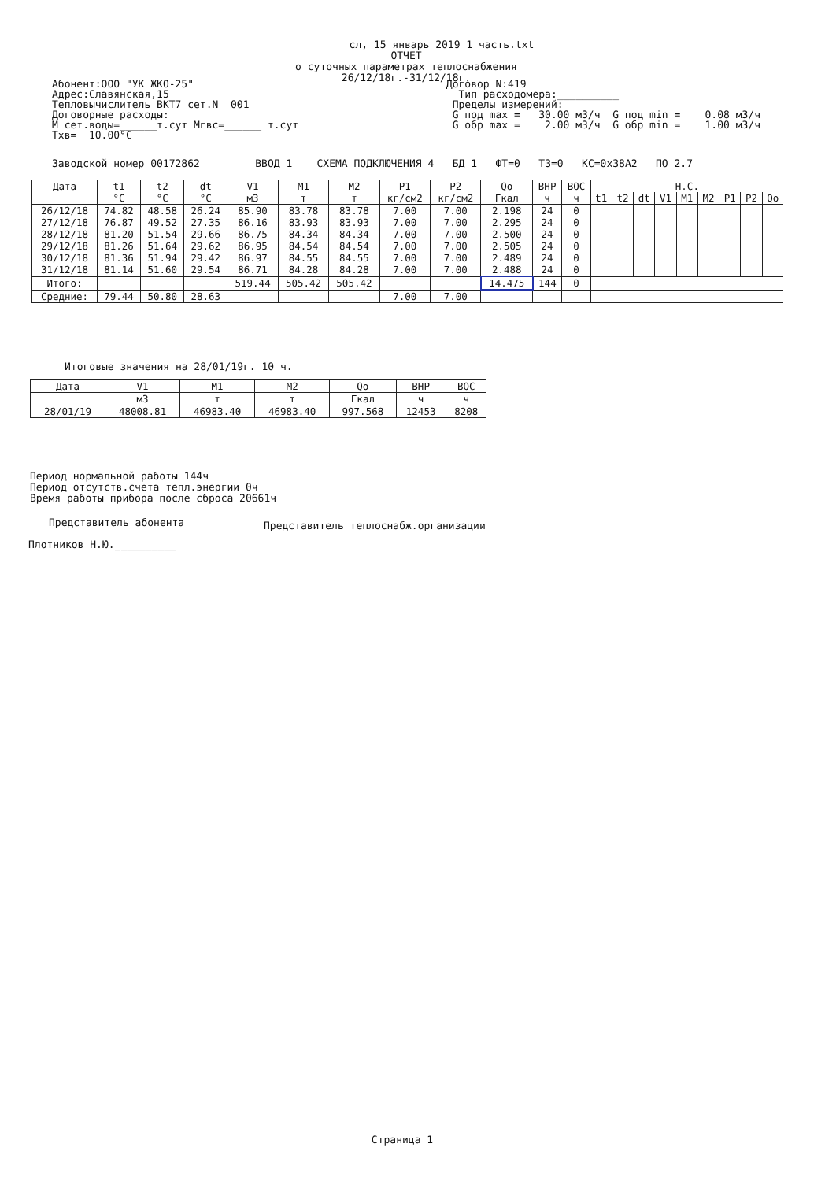сл, 15 январь 2019 1 часть.txt
ОТЧЕТ
о суточных параметрах теплоснабжения
26/12/18г.-31/12/18г.
Абонент:ООО "УК ЖКО-25" Адрес:Славянская,15 Тепловычислитель ВКТ7 сет.N 001 Договорные расходы: М сет.воды=______т.сут Мгвс=______ т.сут Тхв= 10.00°С
Договор N:419 Тип расходомера:__________ Пределы измерений: G под max = 30.00 м3/ч G под min = 0.08 м3/ч G обр max = 2.00 м3/ч G обр min = 1.00 м3/ч
Заводской номер 00172862 ВВОД 1 СХЕМА ПОДКЛЮЧЕНИЯ 4 БД 1 ФТ=0 ТЗ=0 КС=0x38A2 ПО 2.7
| Дата | t1 | t2 | dt | V1 | M1 | M2 | P1 | P2 | Qо | ВНР | ВОС | Н.С. | | | | | | | | |
| --- | --- | --- | --- | --- | --- | --- | --- | --- | --- | --- | --- | --- | --- | --- | --- | --- | --- | --- | --- | --- |
| | °С | °С | °С | м3 | т | т | кг/см2 | кг/см2 | Гкал | ч | ч | t1 | t2 | dt | V1 | M1 | M2 | P1 | P2 | Qо |
| 26/12/18 | 74.82 | 48.58 | 26.24 | 85.90 | 83.78 | 83.78 | 7.00 | 7.00 | 2.198 | 24 | 0 | | | | | | | | | |
| 27/12/18 | 76.87 | 49.52 | 27.35 | 86.16 | 83.93 | 83.93 | 7.00 | 7.00 | 2.295 | 24 | 0 | | | | | | | | | |
| 28/12/18 | 81.20 | 51.54 | 29.66 | 86.75 | 84.34 | 84.34 | 7.00 | 7.00 | 2.500 | 24 | 0 | | | | | | | | | |
| 29/12/18 | 81.26 | 51.64 | 29.62 | 86.95 | 84.54 | 84.54 | 7.00 | 7.00 | 2.505 | 24 | 0 | | | | | | | | | |
| 30/12/18 | 81.36 | 51.94 | 29.42 | 86.97 | 84.55 | 84.55 | 7.00 | 7.00 | 2.489 | 24 | 0 | | | | | | | | | |
| 31/12/18 | 81.14 | 51.60 | 29.54 | 86.71 | 84.28 | 84.28 | 7.00 | 7.00 | 2.488 | 24 | 0 | | | | | | | | | |
| Итого: | | | | 519.44 | 505.42 | 505.42 | | | 14.475 | 144 | 0 | | | | | | | | | |
| Средние: | 79.44 | 50.80 | 28.63 | | | | 7.00 | 7.00 | | | | | | | | | | | | |
Итоговые значения на 28/01/19г. 10 ч.
| Дата | V1 | M1 | M2 | Qо | ВНР | ВОС |
| --- | --- | --- | --- | --- | --- | --- |
| | м3 | т | т | Гкал | ч | ч |
| 28/01/19 | 48008.81 | 46983.40 | 46983.40 | 997.568 | 12453 | 8208 |
Период нормальной работы 144ч
Период отсутств.счета тепл.энергии 0ч
Время работы прибора после сброса 20661ч
Представитель абонента
Представитель теплоснабж.организации
Плотников Н.Ю.__________
Страница 1